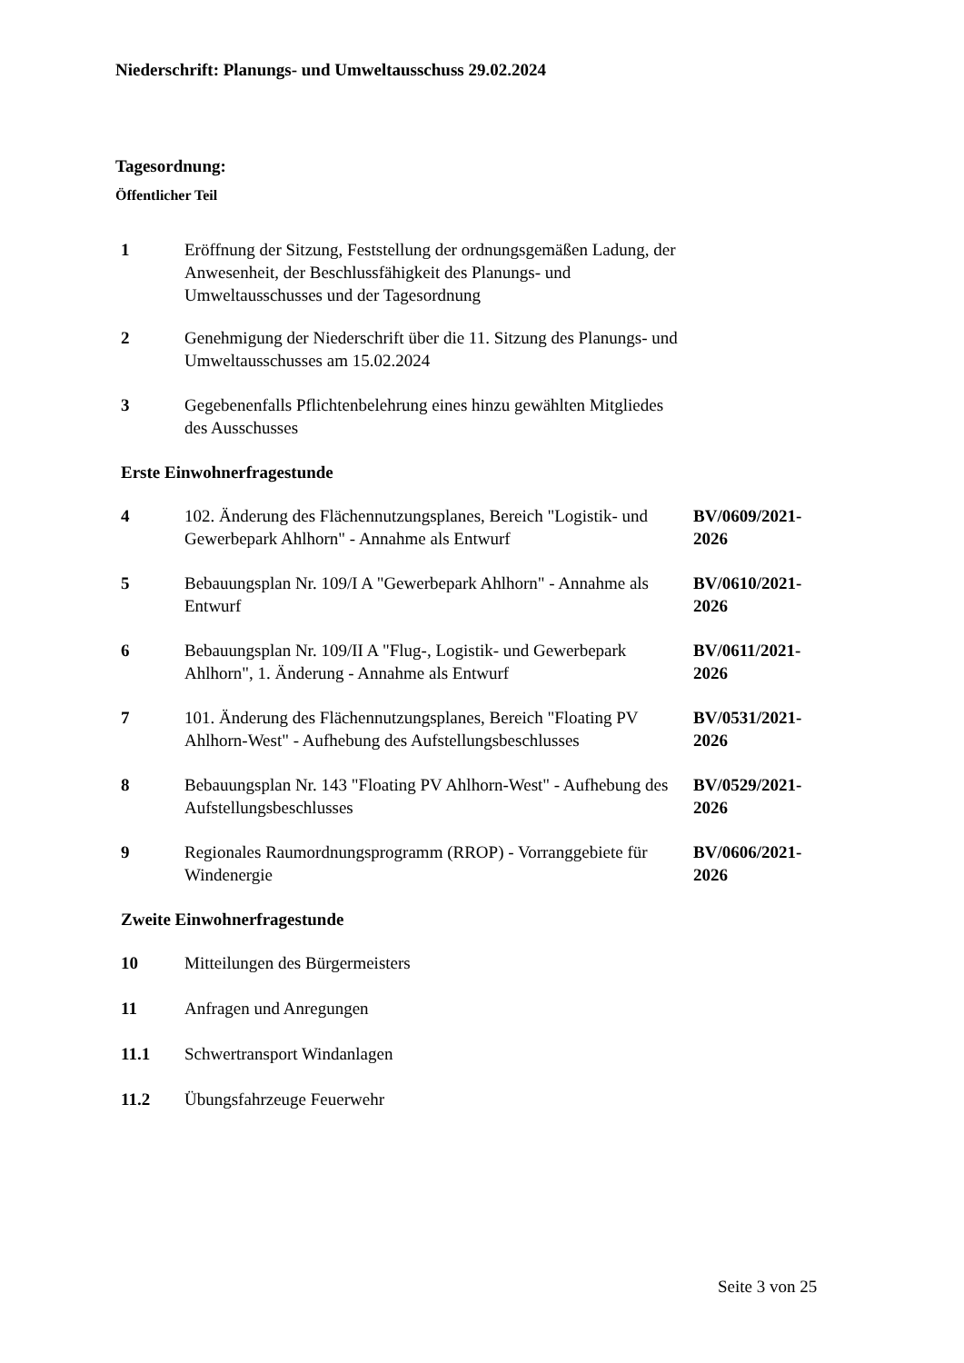Niederschrift: Planungs- und Umweltausschuss 29.02.2024
Tagesordnung:
Öffentlicher Teil
| 1 | Eröffnung der Sitzung, Feststellung der ordnungsgemäßen Ladung, der Anwesenheit, der Beschlussfähigkeit des Planungs- und Umweltausschusses und der Tagesordnung | |
| 2 | Genehmigung der Niederschrift über die 11. Sitzung des Planungs- und Umweltausschusses am 15.02.2024 | |
| 3 | Gegebenenfalls Pflichtenbelehrung eines hinzu gewählten Mitgliedes des Ausschusses | |
| Erste Einwohnerfragestunde | | |
| 4 | 102. Änderung des Flächennutzungsplanes, Bereich "Logistik- und Gewerbepark Ahlhorn" - Annahme als Entwurf | BV/0609/2021-2026 |
| 5 | Bebauungsplan Nr. 109/I A "Gewerbepark Ahlhorn" - Annahme als Entwurf | BV/0610/2021-2026 |
| 6 | Bebauungsplan Nr. 109/II A "Flug-, Logistik- und Gewerbepark Ahlhorn", 1. Änderung - Annahme als Entwurf | BV/0611/2021-2026 |
| 7 | 101. Änderung des Flächennutzungsplanes, Bereich "Floating PV Ahlhorn-West" - Aufhebung des Aufstellungsbeschlusses | BV/0531/2021-2026 |
| 8 | Bebauungsplan Nr. 143 "Floating PV Ahlhorn-West" - Aufhebung des Aufstellungsbeschlusses | BV/0529/2021-2026 |
| 9 | Regionales Raumordnungsprogramm (RROP) - Vorranggebiete für Windenergie | BV/0606/2021-2026 |
| Zweite Einwohnerfragestunde | | |
| 10 | Mitteilungen des Bürgermeisters | |
| 11 | Anfragen und Anregungen | |
| 11.1 | Schwertransport Windanlagen | |
| 11.2 | Übungsfahrzeuge Feuerwehr | |
Seite 3 von 25